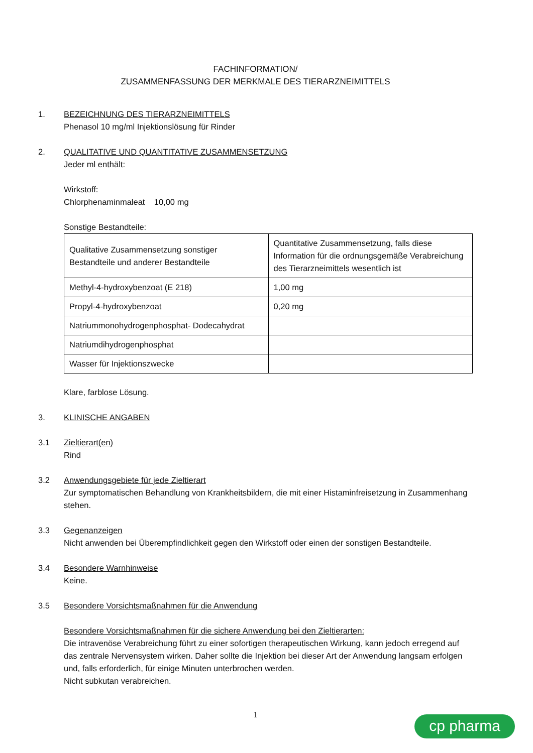FACHINFORMATION/
ZUSAMMENFASSUNG DER MERKMALE DES TIERARZNEIMITTELS
1. BEZEICHNUNG DES TIERARZNEIMITTELS
Phenasol 10 mg/ml Injektionslösung für Rinder
2. QUALITATIVE UND QUANTITATIVE ZUSAMMENSETZUNG
Jeder ml enthält:
Wirkstoff:
Chlorphenaminmaleat 10,00 mg
Sonstige Bestandteile:
| Qualitative Zusammensetzung sonstiger Bestandteile und anderer Bestandteile | Quantitative Zusammensetzung, falls diese Information für die ordnungsgemäße Verabreichung des Tierarzneimittels wesentlich ist |
| Methyl-4-hydroxybenzoat (E 218) | 1,00 mg |
| Propyl-4-hydroxybenzoat | 0,20 mg |
| Natriummonohydrogenphosphat- Dodecahydrat | |
| Natriumdihydrogenphosphat | |
| Wasser für Injektionszwecke | |
Klare, farblose Lösung.
3. KLINISCHE ANGABEN
3.1 Zieltierart(en)
Rind
3.2 Anwendungsgebiete für jede Zieltierart
Zur symptomatischen Behandlung von Krankheitsbildern, die mit einer Histaminfreisetzung in Zusammenhang stehen.
3.3 Gegenanzeigen
Nicht anwenden bei Überempfindlichkeit gegen den Wirkstoff oder einen der sonstigen Bestandteile.
3.4 Besondere Warnhinweise
Keine.
3.5 Besondere Vorsichtsmaßnahmen für die Anwendung
Besondere Vorsichtsmaßnahmen für die sichere Anwendung bei den Zieltierarten:
Die intravenöse Verabreichung führt zu einer sofortigen therapeutischen Wirkung, kann jedoch erregend auf das zentrale Nervensystem wirken. Daher sollte die Injektion bei dieser Art der Anwendung langsam erfolgen und, falls erforderlich, für einige Minuten unterbrochen werden.
Nicht subkutan verabreichen.
1
cp pharma